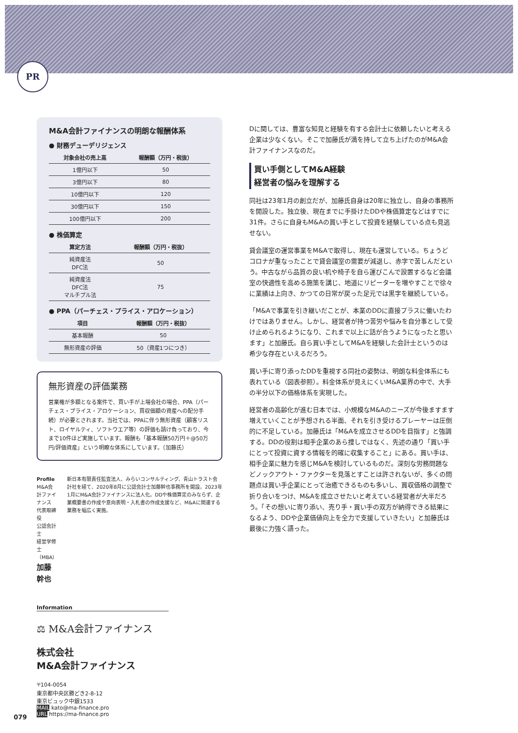PR
M&A会計ファイナンスの明朗な報酬体系
● 財務デューデリジェンス
| 対象会社の売上高 | 報酬額（万円・税抜） |
| --- | --- |
| 1億円以下 | 50 |
| 3億円以下 | 80 |
| 10億円以下 | 120 |
| 30億円以下 | 150 |
| 100億円以下 | 200 |
● 株価算定
| 算定方法 | 報酬額（万円・税抜） |
| --- | --- |
| 純資産法 DFC法 | 50 |
| 純資産法 DFC法 マルチプル法 | 75 |
● PPA（パーチェス・プライス・アロケーション）
| 項目 | 報酬額（万円・税抜） |
| --- | --- |
| 基本報酬 | 50 |
| 無形資産の評価 | 50（資産1つにつき） |
無形資産の評価業務
営業権が多額となる案件で、買い手が上場会社の場合、PPA（パーチェス・プライス・アロケーション、買収価額の資産への配分手続）が必要とされます。当社では、PPAに伴う無形資産（顧客リスト、ロイヤルティ、ソフトウエア等）の評価も請け負っており、今まで10件ほど実施しています。報酬も「基本報酬50万円＋@50万円/評価資産」という明瞭な体系にしています。（加藤氏）
Profile
M&A会計ファイナンス
代表取締役
公認会計士
経営学修士（MBA）
加藤幹也
新日本有限責任監査法人、みらいコンサルティング、青山トラスト会計社を経て、2020年8月に公認会計士加藤幹也事務所を開設。2023年1月にM&A会計ファイナンスに法人化。DDや株価算定のみならず、企業概要書の作成や意向表明・入札書の作成支援など、M&Aに関連する業務を幅広く実施。
Information
⚖ M&A会計ファイナンス
株式会社
M&A会計ファイナンス
〒104-0054
東京都中央区勝どき2-8-12
東京ビュック中銀1533
MAIL kato@ma-finance.pro
URL https://ma-finance.pro
Dに関しては、豊富な知見と経験を有する会計士に依頼したいと考える企業は少なくない。そこで加藤氏が満を持して立ち上げたのがM&A会計ファイナンスなのだ。
買い手側としてM&A経験
経営者の悩みを理解する
同社は23年1月の創立だが、加藤氏自身は20年に独立し、自身の事務所を開設した。独立後、現在までに手掛けたDDや株価算定などはすでに31件。さらに自身もM&Aの買い手として投資を経験している点も見逃せない。
貸会議室の運営事業をM&Aで取得し、現在も運営している。ちょうどコロナが重なったことで貸会議室の需要が減退し、赤字で苦しんだという。中古ながら品質の良い机や椅子を自ら運びこんで設置するなど会議室の快適性を高める施策を講じ、地道にリピーターを増やすことで徐々に業績は上向き、かつての日常が戻った足元では黒字を継続している。
「M&Aで事業を引き継いだことが、本業のDDに直接プラスに働いたわけではありません。しかし、経営者が持つ苦労や悩みを自分事として受け止められるようになり、これまで以上に話が合うようになったと思います」と加藤氏。自ら買い手としてM&Aを経験した会計士というのは希少な存在といえるだろう。
買い手に寄り添ったDDを重視する同社の姿勢は、明朗な料金体系にも表れている（図表参照）。料金体系が見えにくいM&A業界の中で、大手の半分以下の価格体系を実現した。
経営者の高齢化が進む日本では、小規模なM&Aのニーズが今後ますます増えていくことが予想される半面、それを引き受けるプレーヤーは圧倒的に不足している。加藤氏は「M&Aを成立させるDDを目指す」と強調する。DDの役割は相手企業のあら捜しではなく、先述の通り「買い手にとって投資に資する情報を的確に収集すること」にある。買い手は、相手企業に魅力を感じM&Aを検討しているものだ。深刻な労務問題などノックアウト・ファクターを見落とすことは許されないが、多くの問題点は買い手企業にとって治癒できるものも多いし、買収価格の調整で折り合いをつけ、M&Aを成立させたいと考えている経営者が大半だろう。「その想いに寄り添い、売り手・買い手の双方が納得できる結果になるよう、DDや企業価値向上を全力で支援していきたい」と加藤氏は最後に力強く語った。
079